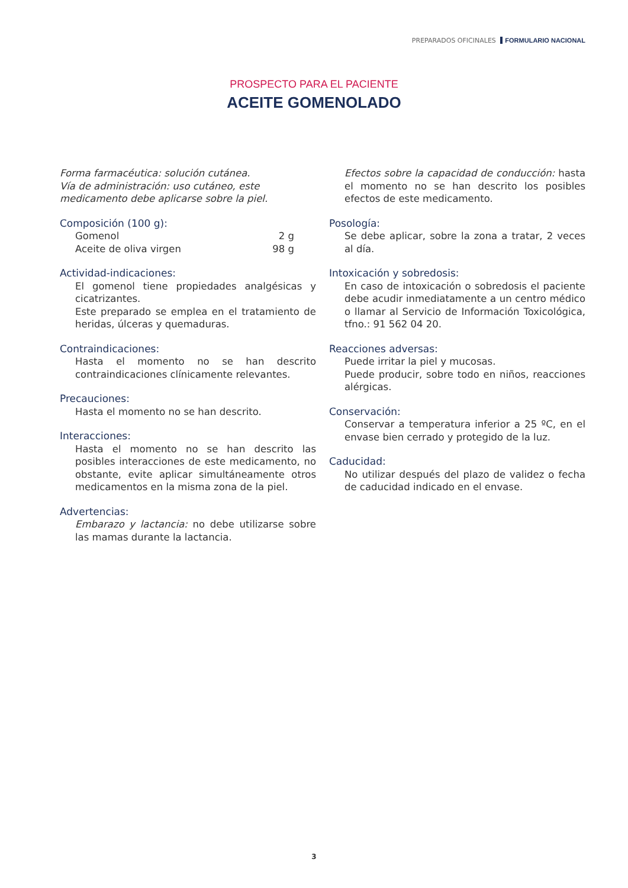PREPARADOS OFICINALES FORMULARIO NACIONAL
PROSPECTO PARA EL PACIENTE
ACEITE GOMENOLADO
Forma farmacéutica: solución cutánea.
Vía de administración: uso cutáneo, este medicamento debe aplicarse sobre la piel.
Composición (100 g):
Gomenol 2 g
Aceite de oliva virgen 98 g
Actividad-indicaciones:
El gomenol tiene propiedades analgésicas y cicatrizantes.
Este preparado se emplea en el tratamiento de heridas, úlceras y quemaduras.
Contraindicaciones:
Hasta el momento no se han descrito contraindicaciones clínicamente relevantes.
Precauciones:
Hasta el momento no se han descrito.
Interacciones:
Hasta el momento no se han descrito las posibles interacciones de este medicamento, no obstante, evite aplicar simultáneamente otros medicamentos en la misma zona de la piel.
Advertencias:
Embarazo y lactancia: no debe utilizarse sobre las mamas durante la lactancia.
Efectos sobre la capacidad de conducción: hasta el momento no se han descrito los posibles efectos de este medicamento.
Posología:
Se debe aplicar, sobre la zona a tratar, 2 veces al día.
Intoxicación y sobredosis:
En caso de intoxicación o sobredosis el paciente debe acudir inmediatamente a un centro médico o llamar al Servicio de Información Toxicológica, tfno.: 91 562 04 20.
Reacciones adversas:
Puede irritar la piel y mucosas.
Puede producir, sobre todo en niños, reacciones alérgicas.
Conservación:
Conservar a temperatura inferior a 25 ºC, en el envase bien cerrado y protegido de la luz.
Caducidad:
No utilizar después del plazo de validez o fecha de caducidad indicado en el envase.
3